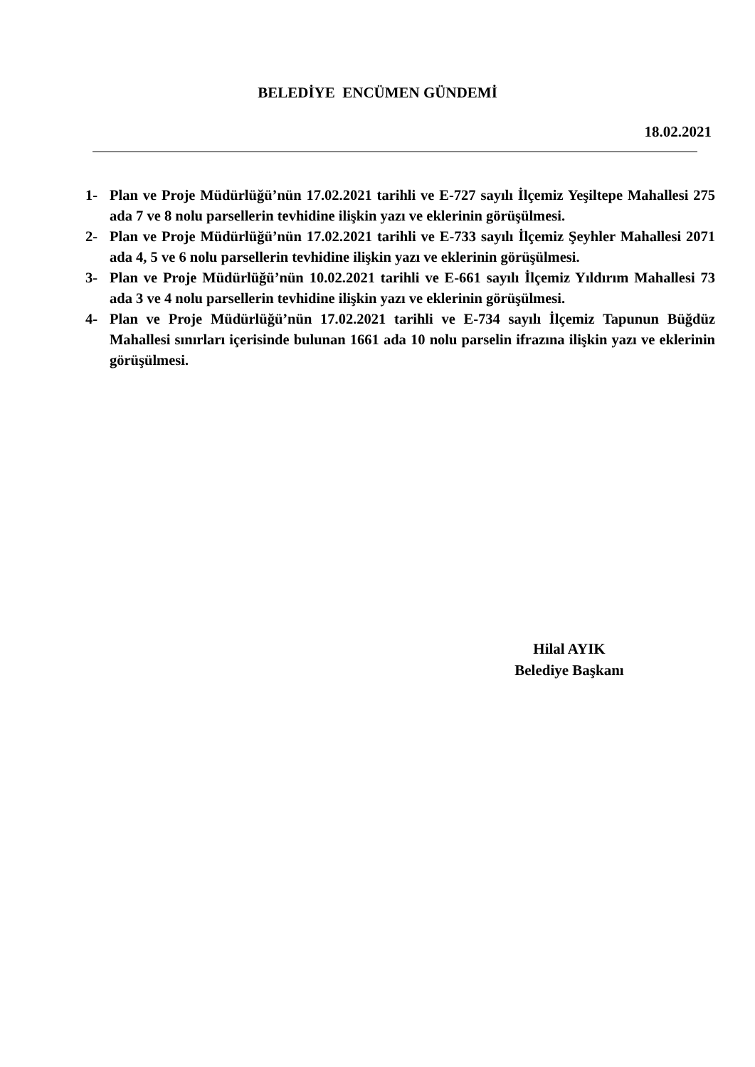BELEDİYE ENCÜMEN GÜNDEMİ
18.02.2021
1- Plan ve Proje Müdürlüğü’nün 17.02.2021 tarihli ve E-727 sayılı İlçemiz Yeşiltepe Mahallesi 275 ada 7 ve 8 nolu parsellerin tevhidine ilişkin yazı ve eklerinin görüşülmesi.
2- Plan ve Proje Müdürlüğü’nün 17.02.2021 tarihli ve E-733 sayılı İlçemiz Şeyhler Mahallesi 2071 ada 4, 5 ve 6 nolu parsellerin tevhidine ilişkin yazı ve eklerinin görüşülmesi.
3- Plan ve Proje Müdürlüğü’nün 10.02.2021 tarihli ve E-661 sayılı İlçemiz Yıldırım Mahallesi 73 ada 3 ve 4 nolu parsellerin tevhidine ilişkin yazı ve eklerinin görüşülmesi.
4- Plan ve Proje Müdürlüğü’nün 17.02.2021 tarihli ve E-734 sayılı İlçemiz Tapunun Büğdüz Mahallesi sınırları içerisinde bulunan 1661 ada 10 nolu parselin ifrazına ilişkin yazı ve eklerinin görüşülmesi.
Hilal AYIK
Belediye Başkanı